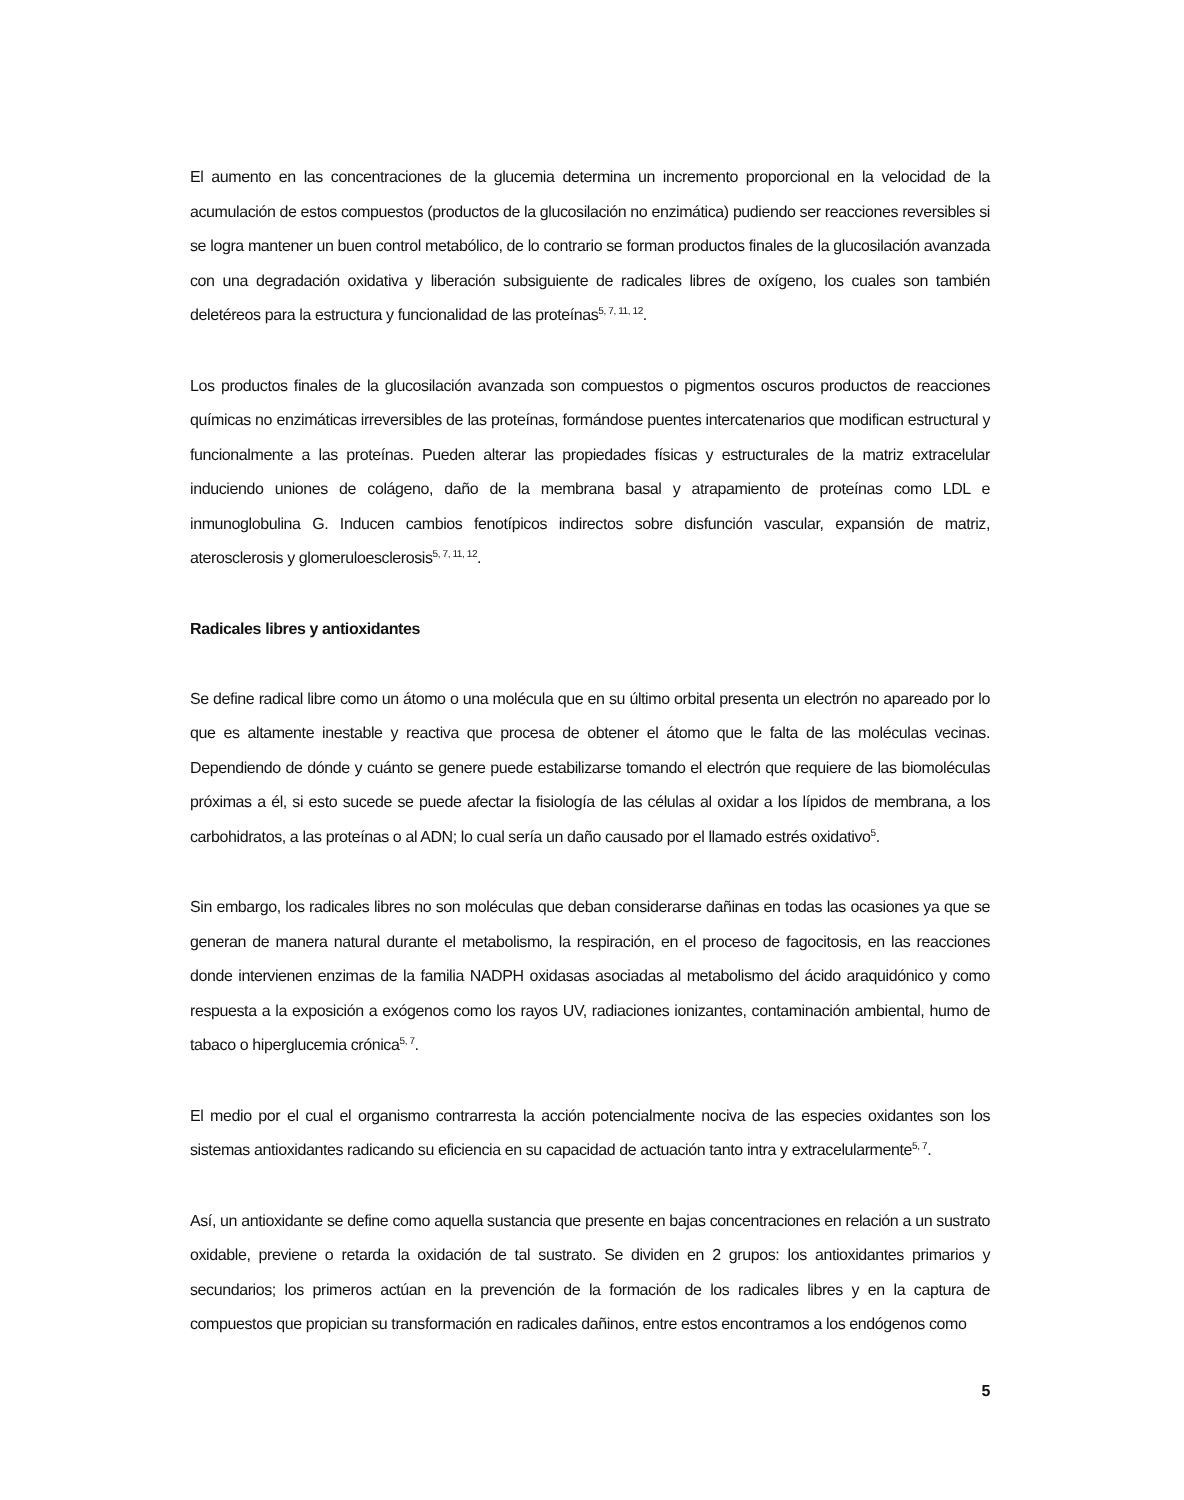El aumento en las concentraciones de la glucemia determina un incremento proporcional en la velocidad de la acumulación de estos compuestos (productos de la glucosilación no enzimática) pudiendo ser reacciones reversibles si se logra mantener un buen control metabólico, de lo contrario se forman productos finales de la glucosilación avanzada con una degradación oxidativa y liberación subsiguiente de radicales libres de oxígeno, los cuales son también deletéreos para la estructura y funcionalidad de las proteínas<sup>5, 7, 11, 12</sup>.
Los productos finales de la glucosilación avanzada son compuestos o pigmentos oscuros productos de reacciones químicas no enzimáticas irreversibles de las proteínas, formándose puentes intercatenarios que modifican estructural y funcionalmente a las proteínas. Pueden alterar las propiedades físicas y estructurales de la matriz extracelular induciendo uniones de colágeno, daño de la membrana basal y atrapamiento de proteínas como LDL e inmunoglobulina G. Inducen cambios fenotípicos indirectos sobre disfunción vascular, expansión de matriz, aterosclerosis y glomeruloesclerosis<sup>5, 7, 11, 12</sup>.
Radicales libres y antioxidantes
Se define radical libre como un átomo o una molécula que en su último orbital presenta un electrón no apareado por lo que es altamente inestable y reactiva que procesa de obtener el átomo que le falta de las moléculas vecinas. Dependiendo de dónde y cuánto se genere puede estabilizarse tomando el electrón que requiere de las biomoléculas próximas a él, si esto sucede se puede afectar la fisiología de las células al oxidar a los lípidos de membrana, a los carbohidratos, a las proteínas o al ADN; lo cual sería un daño causado por el llamado estrés oxidativo<sup>5</sup>.
Sin embargo, los radicales libres no son moléculas que deban considerarse dañinas en todas las ocasiones ya que se generan de manera natural durante el metabolismo, la respiración, en el proceso de fagocitosis, en las reacciones donde intervienen enzimas de la familia NADPH oxidasas asociadas al metabolismo del ácido araquidónico y como respuesta a la exposición a exógenos como los rayos UV, radiaciones ionizantes, contaminación ambiental, humo de tabaco o hiperglucemia crónica<sup>5, 7</sup>.
El medio por el cual el organismo contrarresta la acción potencialmente nociva de las especies oxidantes son los sistemas antioxidantes radicando su eficiencia en su capacidad de actuación tanto intra y extracelularmente<sup>5, 7</sup>.
Así, un antioxidante se define como aquella sustancia que presente en bajas concentraciones en relación a un sustrato oxidable, previene o retarda la oxidación de tal sustrato. Se dividen en 2 grupos: los antioxidantes primarios y secundarios; los primeros actúan en la prevención de la formación de los radicales libres y en la captura de compuestos que propician su transformación en radicales dañinos, entre estos encontramos a los endógenos como
5